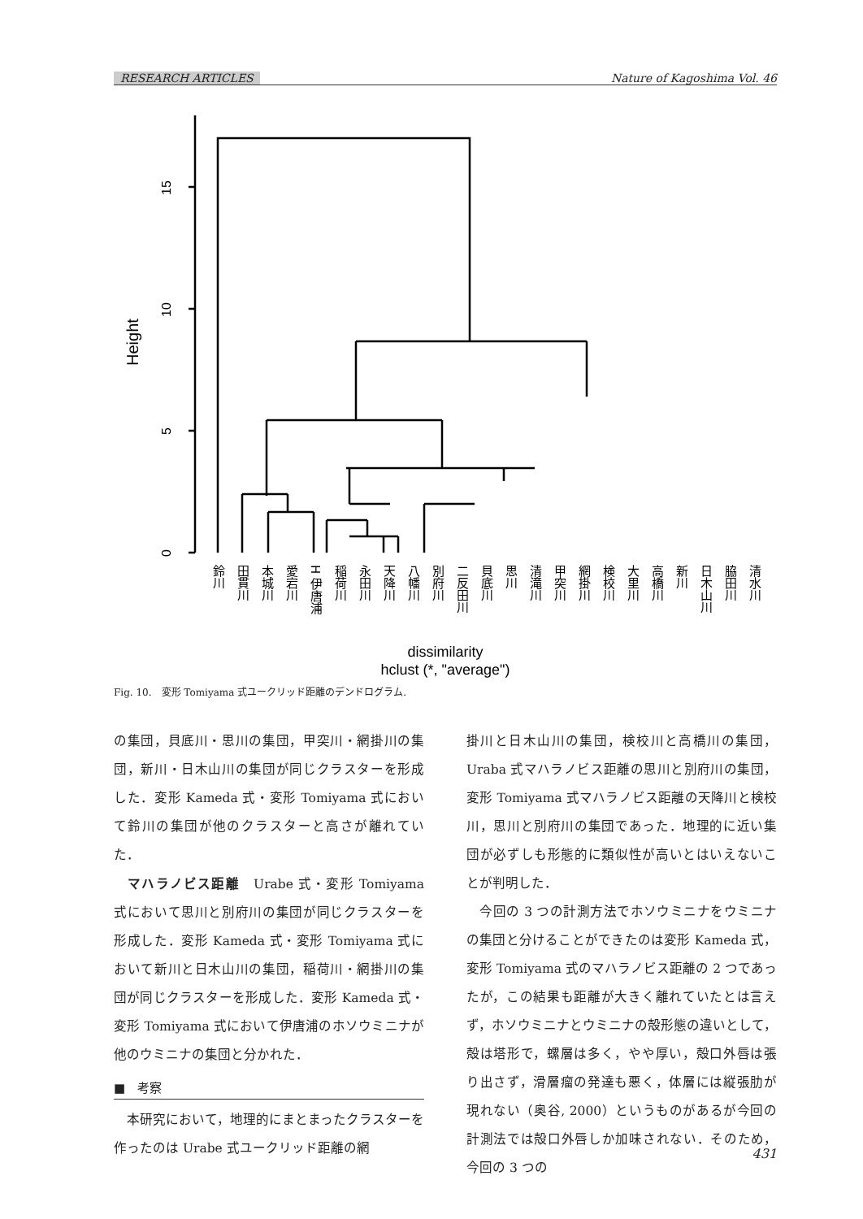RESEARCH ARTICLES Nature of Kagoshima Vol. 46
Height
0
5
10
15
dissimilarity
hclust (*, "average")
鈴川
田貫川
本城川
愛宕川
H 伊唐浦
稲荷川
永田川
天降川
八幡川
別府川
二反田川
貝底川
思川
清滝川
甲突川
網掛川
検校川
大里川
高橋川
新川
日木山川
脇田川
清水川
Fig. 10.　変形 Tomiyama 式ユークリッド距離のデンドログラム.
の集団，貝底川・思川の集団，甲突川・網掛川の集団，新川・日木山川の集団が同じクラスターを形成した．変形 Kameda 式・変形 Tomiyama 式において鈴川の集団が他のクラスターと高さが離れていた．
　マハラノビス距離　Urabe 式・変形 Tomiyama 式において思川と別府川の集団が同じクラスターを形成した．変形 Kameda 式・変形 Tomiyama 式において新川と日木山川の集団，稲荷川・網掛川の集団が同じクラスターを形成した．変形 Kameda 式・変形 Tomiyama 式において伊唐浦のホソウミニナが他のウミニナの集団と分かれた．
■　考察
　本研究において，地理的にまとまったクラスターを作ったのは Urabe 式ユークリッド距離の網
掛川と日木山川の集団，検校川と高橋川の集団，Uraba 式マハラノビス距離の思川と別府川の集団，変形 Tomiyama 式マハラノビス距離の天降川と検校川，思川と別府川の集団であった．地理的に近い集団が必ずしも形態的に類似性が高いとはいえないことが判明した．
　今回の 3 つの計測方法でホソウミニナをウミニナの集団と分けることができたのは変形 Kameda 式，変形 Tomiyama 式のマハラノビス距離の 2 つであったが，この結果も距離が大きく離れていたとは言えず，ホソウミニナとウミニナの殻形態の違いとして，殻は塔形で，螺層は多く，やや厚い，殻口外唇は張り出さず，滑層瘤の発達も悪く，体層には縦張肋が現れない（奥谷, 2000）というものがあるが今回の計測法では殻口外唇しか加味されない．そのため，今回の 3 つの
431